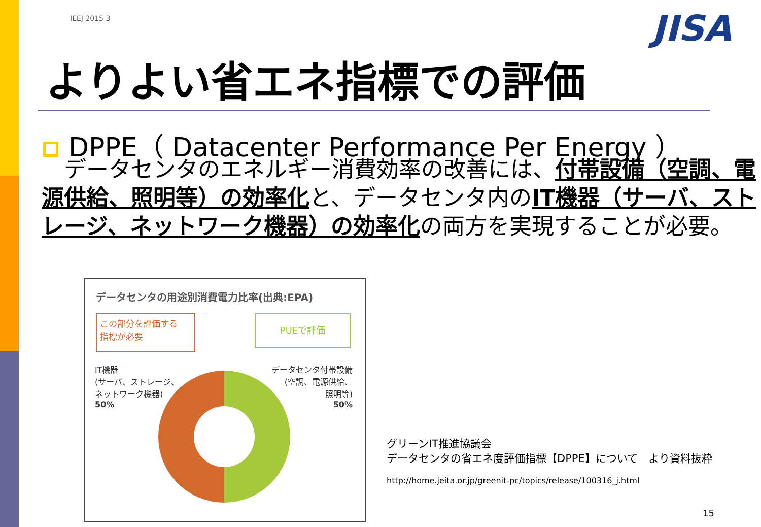IEEJ 2015 3 JISA
よりよい省エネ指標での評価
DPPE（ Datacenter Performance Per Energy ）
　データセンタのエネルギー消費効率の改善には、付帯設備（空調、電源供給、照明等）の効率化と、データセンタ内のIT機器（サーバ、ストレージ、ネットワーク機器）の効率化の両方を実現することが必要。
データセンタの用途別消費電力比率(出典:EPA)
この部分を評価する
指標が必要
PUEで評価
IT機器
(サーバ、ストレージ、
ネットワーク機器)
50%
データセンタ付帯設備
(空調、電源供給、
照明等)
50%
グリーンIT推進協議会
データセンタの省エネ度評価指標【DPPE】について　より資料抜粋
http://home.jeita.or.jp/greenit-pc/topics/release/100316_j.html
15